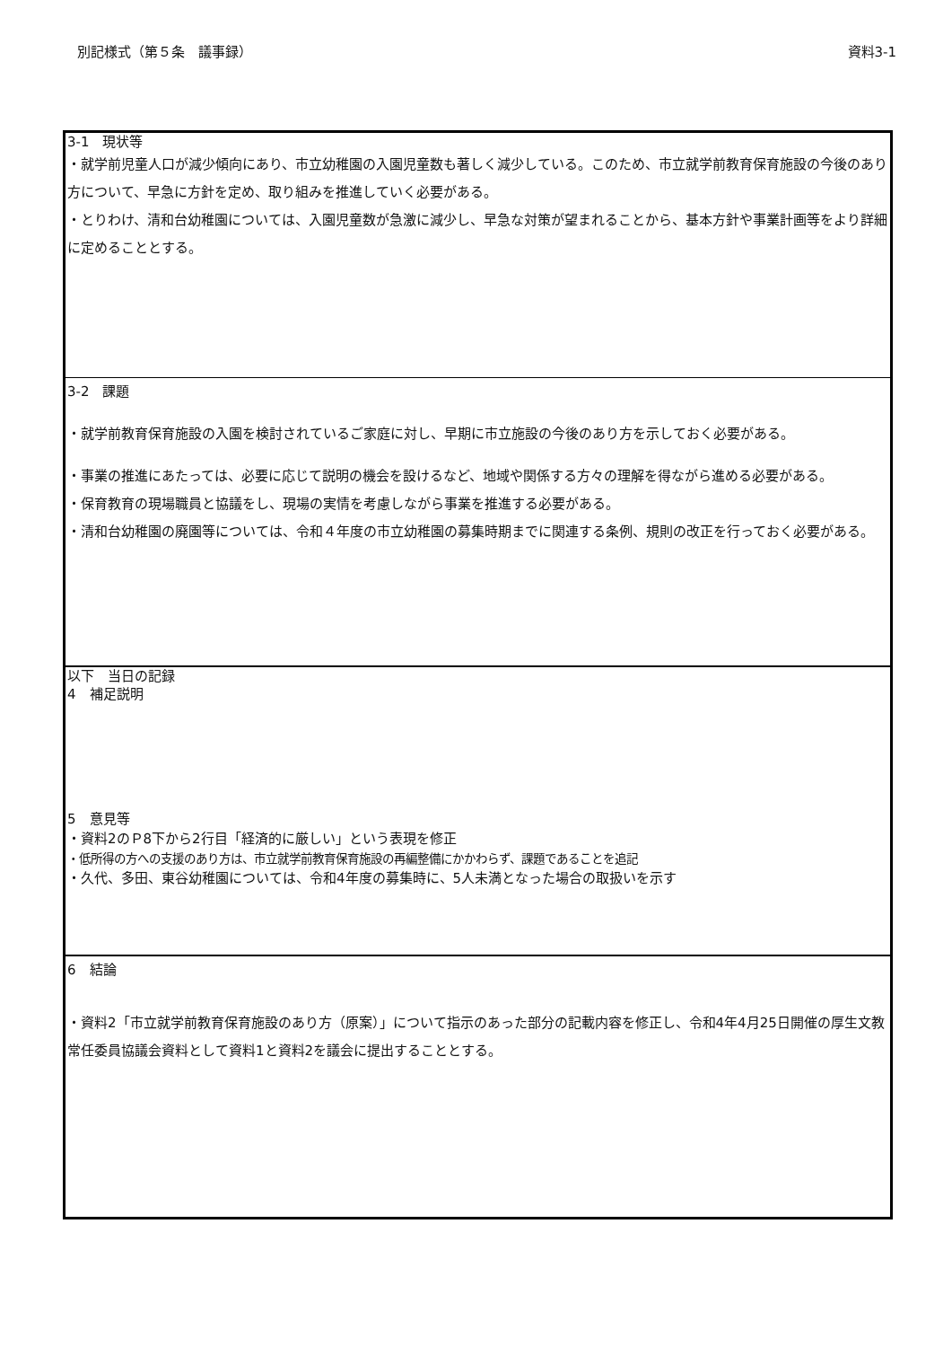別記様式（第５条　議事録） 資料3-1
| 3-1 現状等 ・就学前児童人口が減少傾向にあり、市立幼稚園の入園児童数も著しく減少している。このため、市立就学前教育保育施設の今後のあり方について、早急に方針を定め、取り組みを推進していく必要がある。 ・とりわけ、清和台幼稚園については、入園児童数が急激に減少し、早急な対策が望まれることから、基本方針や事業計画等をより詳細に定めることとする。 |
| 3-2 課題 ・就学前教育保育施設の入園を検討されているご家庭に対し、早期に市立施設の今後のあり方を示しておく必要がある。 ・事業の推進にあたっては、必要に応じて説明の機会を設けるなど、地域や関係する方々の理解を得ながら進める必要がある。 ・保育教育の現場職員と協議をし、現場の実情を考慮しながら事業を推進する必要がある。 ・清和台幼稚園の廃園等については、令和４年度の市立幼稚園の募集時期までに関連する条例、規則の改正を行っておく必要がある。 |
| 以下 当日の記録 4 補足説明 5 意見等 ・資料2のＰ8下から2行目「経済的に厳しい」という表現を修正 ・低所得の方への支援のあり方は、市立就学前教育保育施設の再編整備にかかわらず、課題であることを追記 ・久代、多田、東谷幼稚園については、令和4年度の募集時に、5人未満となった場合の取扱いを示す |
| 6 結論 ・資料2「市立就学前教育保育施設のあり方（原案）」について指示のあった部分の記載内容を修正し、令和4年4月25日開催の厚生文教常任委員協議会資料として資料1と資料2を議会に提出することとする。 |